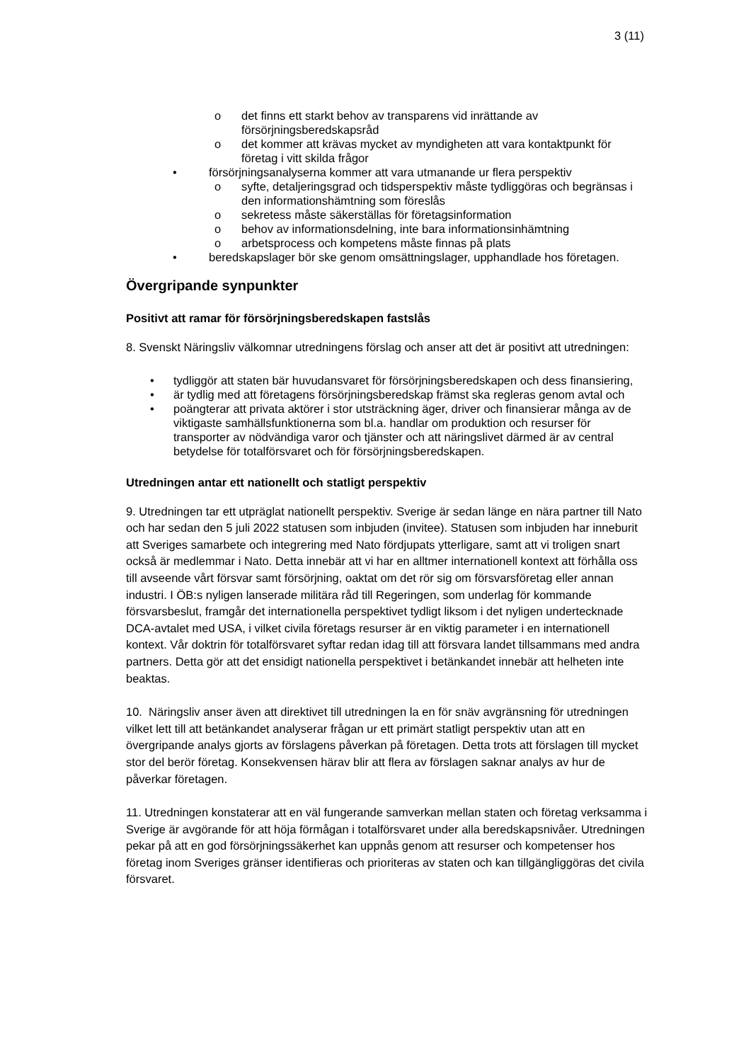3 (11)
o det finns ett starkt behov av transparens vid inrättande av försörjningsberedskapsråd
o det kommer att krävas mycket av myndigheten att vara kontaktpunkt för företag i vitt skilda frågor
• försörjningsanalyserna kommer att vara utmanande ur flera perspektiv
o syfte, detaljeringsgrad och tidsperspektiv måste tydliggöras och begränsas i den informationshämtning som föreslås
o sekretess måste säkerställas för företagsinformation
o behov av informationsdelning, inte bara informationsinhämtning
o arbetsprocess och kompetens måste finnas på plats
• beredskapslager bör ske genom omsättningslager, upphandlade hos företagen.
Övergripande synpunkter
Positivt att ramar för försörjningsberedskapen fastslås
8. Svenskt Näringsliv välkomnar utredningens förslag och anser att det är positivt att utredningen:
• tydliggör att staten bär huvudansvaret för försörjningsberedskapen och dess finansiering,
• är tydlig med att företagens försörjningsberedskap främst ska regleras genom avtal och
• poängterar att privata aktörer i stor utsträckning äger, driver och finansierar många av de viktigaste samhällsfunktionerna som bl.a. handlar om produktion och resurser för transporter av nödvändiga varor och tjänster och att näringslivet därmed är av central betydelse för totalförsvaret och för försörjningsberedskapen.
Utredningen antar ett nationellt och statligt perspektiv
9. Utredningen tar ett utpräglat nationellt perspektiv. Sverige är sedan länge en nära partner till Nato och har sedan den 5 juli 2022 statusen som inbjuden (invitee). Statusen som inbjuden har inneburit att Sveriges samarbete och integrering med Nato fördjupats ytterligare, samt att vi troligen snart också är medlemmar i Nato. Detta innebär att vi har en alltmer internationell kontext att förhålla oss till avseende vårt försvar samt försörjning, oaktat om det rör sig om försvarsföretag eller annan industri. I ÖB:s nyligen lanserade militära råd till Regeringen, som underlag för kommande försvarsbeslut, framgår det internationella perspektivet tydligt liksom i det nyligen undertecknade DCA-avtalet med USA, i vilket civila företags resurser är en viktig parameter i en internationell kontext. Vår doktrin för totalförsvaret syftar redan idag till att försvara landet tillsammans med andra partners. Detta gör att det ensidigt nationella perspektivet i betänkandet innebär att helheten inte beaktas.
10. Näringsliv anser även att direktivet till utredningen la en för snäv avgränsning för utredningen vilket lett till att betänkandet analyserar frågan ur ett primärt statligt perspektiv utan att en övergripande analys gjorts av förslagens påverkan på företagen. Detta trots att förslagen till mycket stor del berör företag. Konsekvensen härav blir att flera av förslagen saknar analys av hur de påverkar företagen.
11. Utredningen konstaterar att en väl fungerande samverkan mellan staten och företag verksamma i Sverige är avgörande för att höja förmågan i totalförsvaret under alla beredskapsnivåer. Utredningen pekar på att en god försörjningssäkerhet kan uppnås genom att resurser och kompetenser hos företag inom Sveriges gränser identifieras och prioriteras av staten och kan tillgängliggöras det civila försvaret.